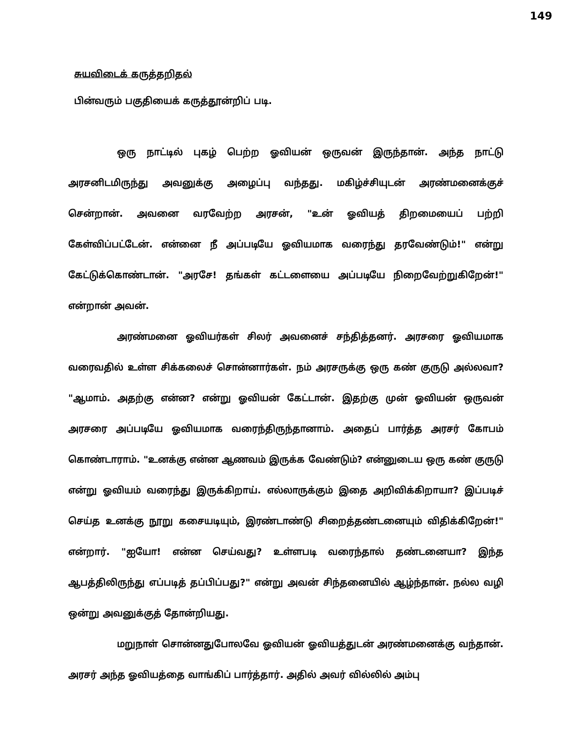149
சுயவிடைக் கருத்தறிதல்
பின்வரும் பகுதியைக் கருத்தூன்றிப் படி.
ஒரு நாட்டில் புகழ் பெற்ற ஓவியன் ஒருவன் இருந்தான். அந்த நாட்டு அரசனிடமிருந்து அவனுக்கு அழைப்பு வந்தது. மகிழ்ச்சியுடன் அரண்மனைக்குச் சென்றான். அவனை வரவேற்ற அரசன், "உன் ஓவியத் திறமையைப் பற்றி கேள்விப்பட்டேன். என்னை நீ அப்படியே ஓவியமாக வரைந்து தரவேண்டும்!" என்று கேட்டுக்கொண்டான். "அரசே! தங்கள் கட்டளையை அப்படியே நிறைவேற்றுகிறேன்!" என்றான் அவன்.
அரண்மனை ஓவியர்கள் சிலர் அவனைச் சந்தித்தனர். அரசரை ஓவியமாக வரைவதில் உள்ள சிக்கலைச் சொன்னார்கள். நம் அரசருக்கு ஒரு கண் குருடு அல்லவா? "ஆமாம். அதற்கு என்ன? என்று ஓவியன் கேட்டான். இதற்கு முன் ஓவியன் ஒருவன் அரசரை அப்படியே ஓவியமாக வரைந்திருந்தானாம். அதைப் பார்த்த அரசர் கோபம் கொண்டாராம். "உனக்கு என்ன ஆணவம் இருக்க வேண்டும்? என்னுடைய ஒரு கண் குருடு என்று ஓவியம் வரைந்து இருக்கிறாய். எல்லாருக்கும் இதை அறிவிக்கிறாயா? இப்படிச் செய்த உனக்கு நூறு கசையடியும், இரண்டாண்டு சிறைத்தண்டனையும் விதிக்கிறேன்!" என்றார். "ஐயோ! என்ன செய்வது? உள்ளபடி வரைந்தால் தண்டனையா? இந்த ஆபத்திலிருந்து எப்படித் தப்பிப்பது?" என்று அவன் சிந்தனையில் ஆழ்ந்தான். நல்ல வழி ஒன்று அவனுக்குத் தோன்றியது.
மறுநாள் சொன்னதுபோலவே ஓவியன் ஓவியத்துடன் அரண்மனைக்கு வந்தான். அரசர் அந்த ஓவியத்தை வாங்கிப் பார்த்தார். அதில் அவர் வில்லில் அம்பு